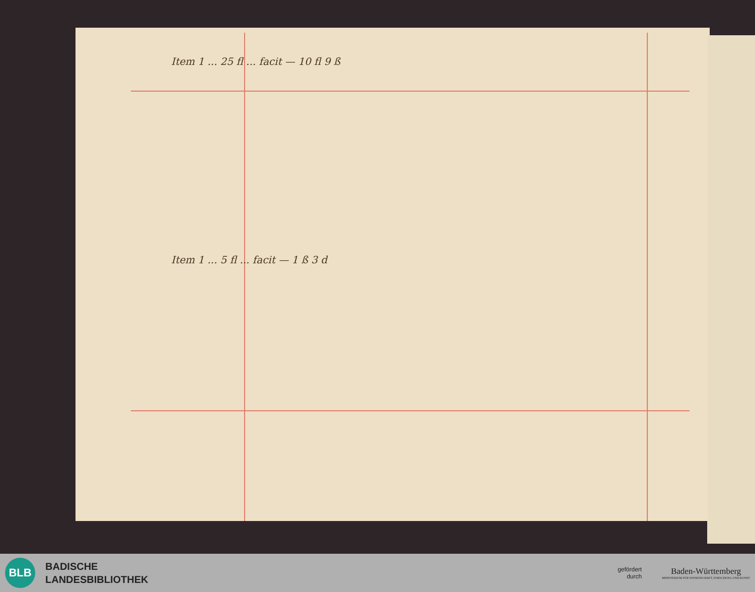Item 1 ... 25 fl ... facit — 10 fl 9 ß
Item 1 ... 5 fl ... facit — 1 ß 3 d
BLB
BADISCHE
LANDESBIBLIOTHEK
gefördert
durch
Baden-Württemberg
MINISTERIUM FÜR WISSENSCHAFT, FORSCHUNG UND KUNST